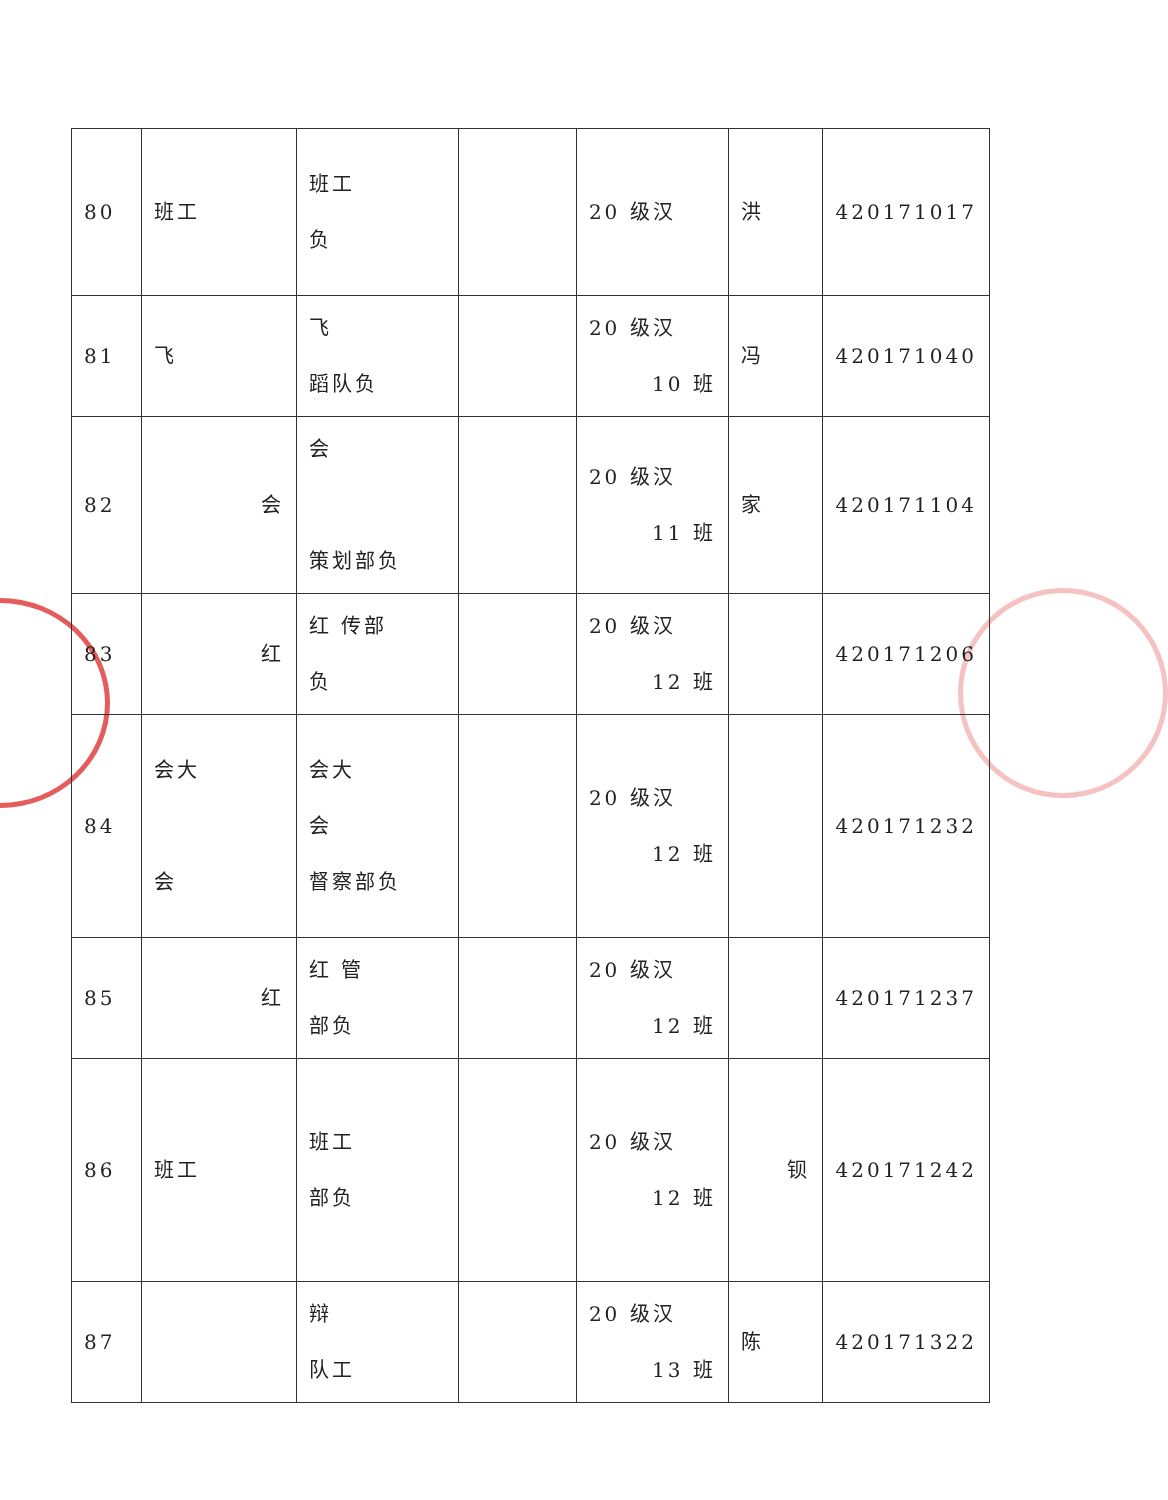| 80 | 班工 | 班工 负 | | 20 级汉 | 洪 | 420171017 |
| 81 | 飞 | 飞 蹈队负 | | 20 级汉 10 班 | 冯 | 420171040 |
| 82 | 会 | 会 策划部负 | | 20 级汉 11 班 | 家 | 420171104 |
| 83 | 红 | 红 传部 负 | | 20 级汉 12 班 | | 420171206 |
| 84 | 会大 会 | 会大 会 督察部负 | | 20 级汉 12 班 | | 420171232 |
| 85 | 红 | 红 管 部负 | | 20 级汉 12 班 | | 420171237 |
| 86 | 班工 | 班工 部负 | | 20 级汉 12 班 | 钡 | 420171242 |
| 87 | | 辩 队工 | | 20 级汉 13 班 | 陈 | 420171322 |